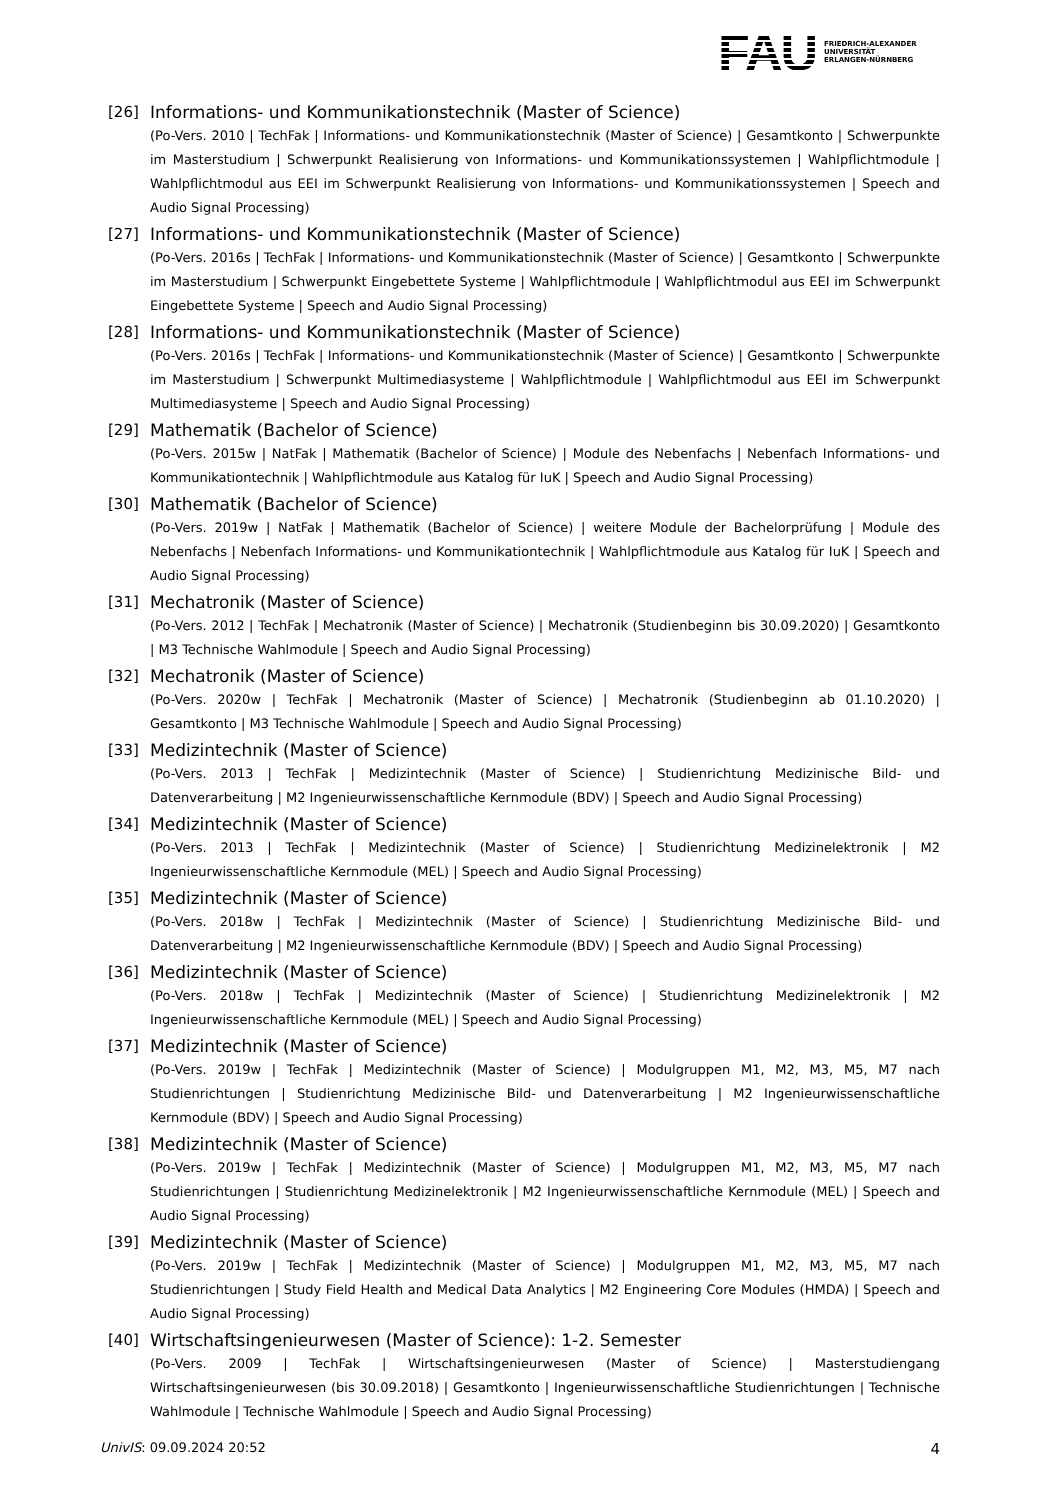FAU
FRIEDRICH-ALEXANDER
UNIVERSITÄT
ERLANGEN-NÜRNBERG
[26] Informations- und Kommunikationstechnik (Master of Science)
(Po-Vers. 2010 | TechFak | Informations- und Kommunikationstechnik (Master of Science) | Gesamtkonto | Schwerpunkte im Masterstudium | Schwerpunkt Realisierung von Informations- und Kommunikationssystemen | Wahlpflichtmodule | Wahlpflichtmodul aus EEI im Schwerpunkt Realisierung von Informations- und Kommunikationssystemen | Speech and Audio Signal Processing)
[27] Informations- und Kommunikationstechnik (Master of Science)
(Po-Vers. 2016s | TechFak | Informations- und Kommunikationstechnik (Master of Science) | Gesamtkonto | Schwerpunkte im Masterstudium | Schwerpunkt Eingebettete Systeme | Wahlpflichtmodule | Wahlpflichtmodul aus EEI im Schwerpunkt Eingebettete Systeme | Speech and Audio Signal Processing)
[28] Informations- und Kommunikationstechnik (Master of Science)
(Po-Vers. 2016s | TechFak | Informations- und Kommunikationstechnik (Master of Science) | Gesamtkonto | Schwerpunkte im Masterstudium | Schwerpunkt Multimediasysteme | Wahlpflichtmodule | Wahlpflichtmodul aus EEI im Schwerpunkt Multimediasysteme | Speech and Audio Signal Processing)
[29] Mathematik (Bachelor of Science)
(Po-Vers. 2015w | NatFak | Mathematik (Bachelor of Science) | Module des Nebenfachs | Nebenfach Informations- und Kommunikationtechnik | Wahlpflichtmodule aus Katalog für IuK | Speech and Audio Signal Processing)
[30] Mathematik (Bachelor of Science)
(Po-Vers. 2019w | NatFak | Mathematik (Bachelor of Science) | weitere Module der Bachelorprüfung | Module des Nebenfachs | Nebenfach Informations- und Kommunikationtechnik | Wahlpflichtmodule aus Katalog für IuK | Speech and Audio Signal Processing)
[31] Mechatronik (Master of Science)
(Po-Vers. 2012 | TechFak | Mechatronik (Master of Science) | Mechatronik (Studienbeginn bis 30.09.2020) | Gesamtkonto | M3 Technische Wahlmodule | Speech and Audio Signal Processing)
[32] Mechatronik (Master of Science)
(Po-Vers. 2020w | TechFak | Mechatronik (Master of Science) | Mechatronik (Studienbeginn ab 01.10.2020) | Gesamtkonto | M3 Technische Wahlmodule | Speech and Audio Signal Processing)
[33] Medizintechnik (Master of Science)
(Po-Vers. 2013 | TechFak | Medizintechnik (Master of Science) | Studienrichtung Medizinische Bild- und Datenverarbeitung | M2 Ingenieurwissenschaftliche Kernmodule (BDV) | Speech and Audio Signal Processing)
[34] Medizintechnik (Master of Science)
(Po-Vers. 2013 | TechFak | Medizintechnik (Master of Science) | Studienrichtung Medizinelektronik | M2 Ingenieurwissenschaftliche Kernmodule (MEL) | Speech and Audio Signal Processing)
[35] Medizintechnik (Master of Science)
(Po-Vers. 2018w | TechFak | Medizintechnik (Master of Science) | Studienrichtung Medizinische Bild- und Datenverarbeitung | M2 Ingenieurwissenschaftliche Kernmodule (BDV) | Speech and Audio Signal Processing)
[36] Medizintechnik (Master of Science)
(Po-Vers. 2018w | TechFak | Medizintechnik (Master of Science) | Studienrichtung Medizinelektronik | M2 Ingenieurwissenschaftliche Kernmodule (MEL) | Speech and Audio Signal Processing)
[37] Medizintechnik (Master of Science)
(Po-Vers. 2019w | TechFak | Medizintechnik (Master of Science) | Modulgruppen M1, M2, M3, M5, M7 nach Studienrichtungen | Studienrichtung Medizinische Bild- und Datenverarbeitung | M2 Ingenieurwissenschaftliche Kernmodule (BDV) | Speech and Audio Signal Processing)
[38] Medizintechnik (Master of Science)
(Po-Vers. 2019w | TechFak | Medizintechnik (Master of Science) | Modulgruppen M1, M2, M3, M5, M7 nach Studienrichtungen | Studienrichtung Medizinelektronik | M2 Ingenieurwissenschaftliche Kernmodule (MEL) | Speech and Audio Signal Processing)
[39] Medizintechnik (Master of Science)
(Po-Vers. 2019w | TechFak | Medizintechnik (Master of Science) | Modulgruppen M1, M2, M3, M5, M7 nach Studienrichtungen | Study Field Health and Medical Data Analytics | M2 Engineering Core Modules (HMDA) | Speech and Audio Signal Processing)
[40] Wirtschaftsingenieurwesen (Master of Science): 1-2. Semester
(Po-Vers. 2009 | TechFak | Wirtschaftsingenieurwesen (Master of Science) | Masterstudiengang Wirtschaftsingenieurwesen (bis 30.09.2018) | Gesamtkonto | Ingenieurwissenschaftliche Studienrichtungen | Technische Wahlmodule | Technische Wahlmodule | Speech and Audio Signal Processing)
UnivIS: 09.09.2024 20:52 4